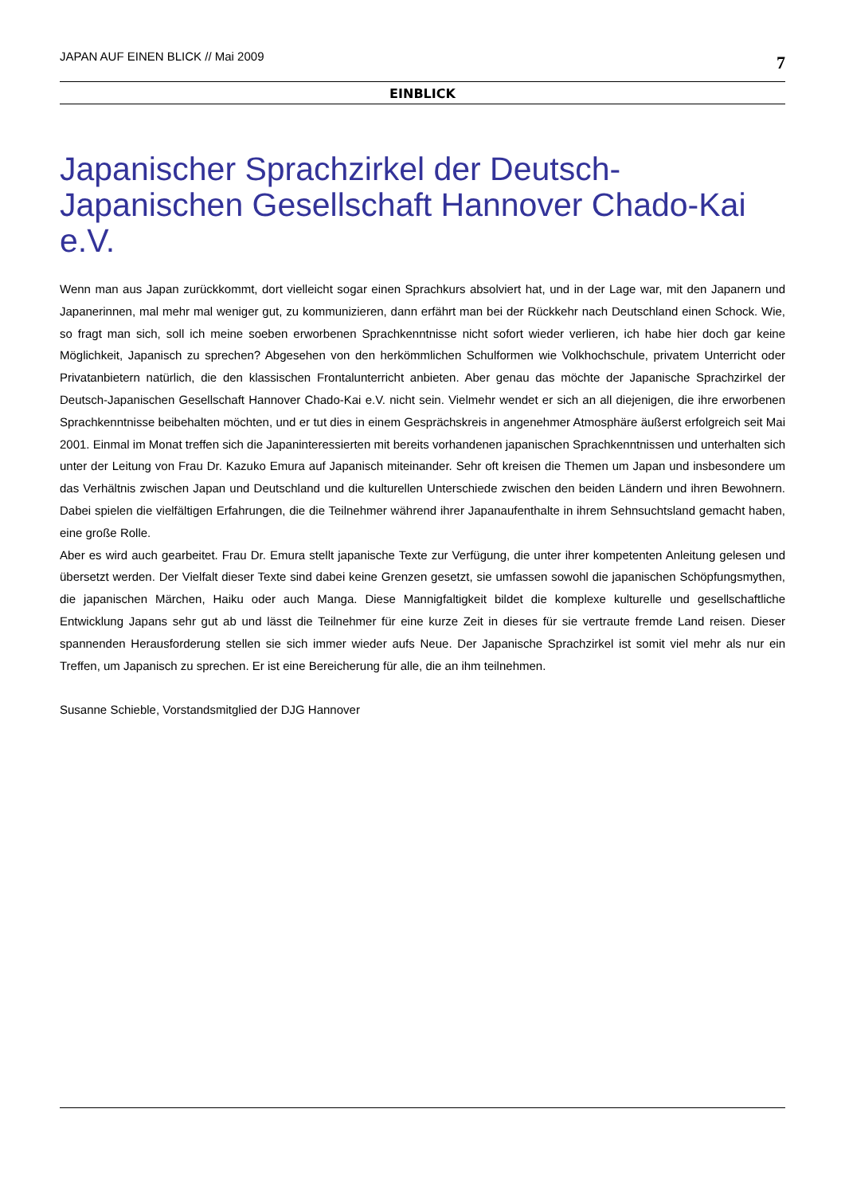JAPAN AUF EINEN BLICK // Mai 2009 7
EINBLICK
Japanischer Sprachzirkel der Deutsch-Japanischen Gesellschaft Hannover Chado-Kai e.V.
Wenn man aus Japan zurückkommt, dort vielleicht sogar einen Sprachkurs absolviert hat, und in der Lage war, mit den Japanern und Japanerinnen, mal mehr mal weniger gut, zu kommunizieren, dann erfährt man bei der Rückkehr nach Deutschland einen Schock. Wie, so fragt man sich, soll ich meine soeben erworbenen Sprachkenntnisse nicht sofort wieder verlieren, ich habe hier doch gar keine Möglichkeit, Japanisch zu sprechen? Abgesehen von den herkömmlichen Schulformen wie Volkhochschule, privatem Unterricht oder Privatanbietern natürlich, die den klassischen Frontalunterricht anbieten. Aber genau das möchte der Japanische Sprachzirkel der Deutsch-Japanischen Gesellschaft Hannover Chado-Kai e.V. nicht sein. Vielmehr wendet er sich an all diejenigen, die ihre erworbenen Sprachkenntnisse beibehalten möchten, und er tut dies in einem Gesprächskreis in angenehmer Atmosphäre äußerst erfolgreich seit Mai 2001. Einmal im Monat treffen sich die Japaninteressierten mit bereits vorhandenen japanischen Sprachkenntnissen und unterhalten sich unter der Leitung von Frau Dr. Kazuko Emura auf Japanisch miteinander. Sehr oft kreisen die Themen um Japan und insbesondere um das Verhältnis zwischen Japan und Deutschland und die kulturellen Unterschiede zwischen den beiden Ländern und ihren Bewohnern. Dabei spielen die vielfältigen Erfahrungen, die die Teilnehmer während ihrer Japanaufenthalte in ihrem Sehnsuchtsland gemacht haben, eine große Rolle.
Aber es wird auch gearbeitet. Frau Dr. Emura stellt japanische Texte zur Verfügung, die unter ihrer kompetenten Anleitung gelesen und übersetzt werden. Der Vielfalt dieser Texte sind dabei keine Grenzen gesetzt, sie umfassen sowohl die japanischen Schöpfungsmythen, die japanischen Märchen, Haiku oder auch Manga. Diese Mannigfaltigkeit bildet die komplexe kulturelle und gesellschaftliche Entwicklung Japans sehr gut ab und lässt die Teilnehmer für eine kurze Zeit in dieses für sie vertraute fremde Land reisen. Dieser spannenden Herausforderung stellen sie sich immer wieder aufs Neue. Der Japanische Sprachzirkel ist somit viel mehr als nur ein Treffen, um Japanisch zu sprechen. Er ist eine Bereicherung für alle, die an ihm teilnehmen.
Susanne Schieble, Vorstandsmitglied der DJG Hannover